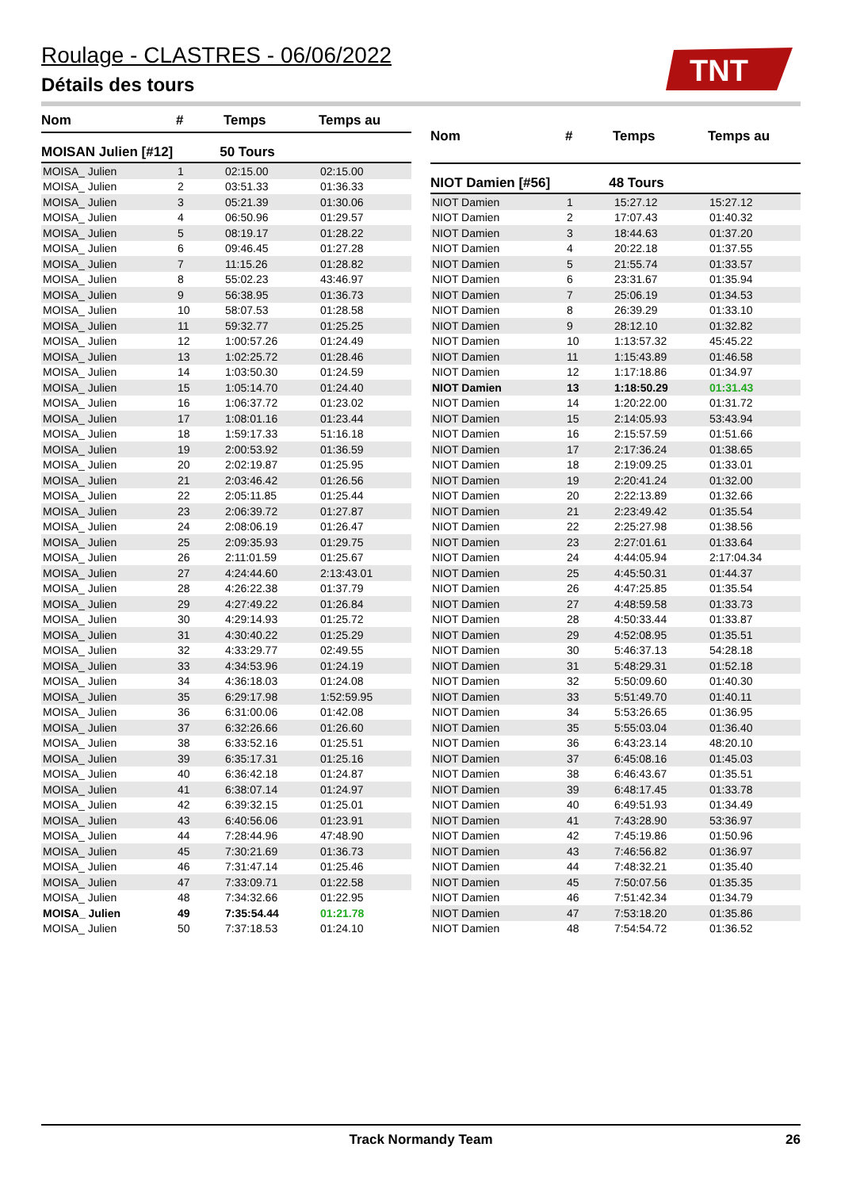Roulage - CLASTRES - 06/06/2022
Détails des tours
TNT
| Nom | # | Temps | Temps au |
| --- | --- | --- | --- |
| MOISAN Julien [#12] | 50 Tours | | |
| MOISA_ Julien | 1 | 02:15.00 | 02:15.00 |
| MOISA_ Julien | 2 | 03:51.33 | 01:36.33 |
| MOISA_ Julien | 3 | 05:21.39 | 01:30.06 |
| MOISA_ Julien | 4 | 06:50.96 | 01:29.57 |
| MOISA_ Julien | 5 | 08:19.17 | 01:28.22 |
| MOISA_ Julien | 6 | 09:46.45 | 01:27.28 |
| MOISA_ Julien | 7 | 11:15.26 | 01:28.82 |
| MOISA_ Julien | 8 | 55:02.23 | 43:46.97 |
| MOISA_ Julien | 9 | 56:38.95 | 01:36.73 |
| MOISA_ Julien | 10 | 58:07.53 | 01:28.58 |
| MOISA_ Julien | 11 | 59:32.77 | 01:25.25 |
| MOISA_ Julien | 12 | 1:00:57.26 | 01:24.49 |
| MOISA_ Julien | 13 | 1:02:25.72 | 01:28.46 |
| MOISA_ Julien | 14 | 1:03:50.30 | 01:24.59 |
| MOISA_ Julien | 15 | 1:05:14.70 | 01:24.40 |
| MOISA_ Julien | 16 | 1:06:37.72 | 01:23.02 |
| MOISA_ Julien | 17 | 1:08:01.16 | 01:23.44 |
| MOISA_ Julien | 18 | 1:59:17.33 | 51:16.18 |
| MOISA_ Julien | 19 | 2:00:53.92 | 01:36.59 |
| MOISA_ Julien | 20 | 2:02:19.87 | 01:25.95 |
| MOISA_ Julien | 21 | 2:03:46.42 | 01:26.56 |
| MOISA_ Julien | 22 | 2:05:11.85 | 01:25.44 |
| MOISA_ Julien | 23 | 2:06:39.72 | 01:27.87 |
| MOISA_ Julien | 24 | 2:08:06.19 | 01:26.47 |
| MOISA_ Julien | 25 | 2:09:35.93 | 01:29.75 |
| MOISA_ Julien | 26 | 2:11:01.59 | 01:25.67 |
| MOISA_ Julien | 27 | 4:24:44.60 | 2:13:43.01 |
| MOISA_ Julien | 28 | 4:26:22.38 | 01:37.79 |
| MOISA_ Julien | 29 | 4:27:49.22 | 01:26.84 |
| MOISA_ Julien | 30 | 4:29:14.93 | 01:25.72 |
| MOISA_ Julien | 31 | 4:30:40.22 | 01:25.29 |
| MOISA_ Julien | 32 | 4:33:29.77 | 02:49.55 |
| MOISA_ Julien | 33 | 4:34:53.96 | 01:24.19 |
| MOISA_ Julien | 34 | 4:36:18.03 | 01:24.08 |
| MOISA_ Julien | 35 | 6:29:17.98 | 1:52:59.95 |
| MOISA_ Julien | 36 | 6:31:00.06 | 01:42.08 |
| MOISA_ Julien | 37 | 6:32:26.66 | 01:26.60 |
| MOISA_ Julien | 38 | 6:33:52.16 | 01:25.51 |
| MOISA_ Julien | 39 | 6:35:17.31 | 01:25.16 |
| MOISA_ Julien | 40 | 6:36:42.18 | 01:24.87 |
| MOISA_ Julien | 41 | 6:38:07.14 | 01:24.97 |
| MOISA_ Julien | 42 | 6:39:32.15 | 01:25.01 |
| MOISA_ Julien | 43 | 6:40:56.06 | 01:23.91 |
| MOISA_ Julien | 44 | 7:28:44.96 | 47:48.90 |
| MOISA_ Julien | 45 | 7:30:21.69 | 01:36.73 |
| MOISA_ Julien | 46 | 7:31:47.14 | 01:25.46 |
| MOISA_ Julien | 47 | 7:33:09.71 | 01:22.58 |
| MOISA_ Julien | 48 | 7:34:32.66 | 01:22.95 |
| MOISA_ Julien | 49 | 7:35:54.44 | 01:21.78 |
| MOISA_ Julien | 50 | 7:37:18.53 | 01:24.10 |
| Nom | # | Temps | Temps au |
| --- | --- | --- | --- |
| NIOT Damien [#56] | 48 Tours | | |
| NIOT Damien | 1 | 15:27.12 | 15:27.12 |
| NIOT Damien | 2 | 17:07.43 | 01:40.32 |
| NIOT Damien | 3 | 18:44.63 | 01:37.20 |
| NIOT Damien | 4 | 20:22.18 | 01:37.55 |
| NIOT Damien | 5 | 21:55.74 | 01:33.57 |
| NIOT Damien | 6 | 23:31.67 | 01:35.94 |
| NIOT Damien | 7 | 25:06.19 | 01:34.53 |
| NIOT Damien | 8 | 26:39.29 | 01:33.10 |
| NIOT Damien | 9 | 28:12.10 | 01:32.82 |
| NIOT Damien | 10 | 1:13:57.32 | 45:45.22 |
| NIOT Damien | 11 | 1:15:43.89 | 01:46.58 |
| NIOT Damien | 12 | 1:17:18.86 | 01:34.97 |
| NIOT Damien | 13 | 1:18:50.29 | 01:31.43 |
| NIOT Damien | 14 | 1:20:22.00 | 01:31.72 |
| NIOT Damien | 15 | 2:14:05.93 | 53:43.94 |
| NIOT Damien | 16 | 2:15:57.59 | 01:51.66 |
| NIOT Damien | 17 | 2:17:36.24 | 01:38.65 |
| NIOT Damien | 18 | 2:19:09.25 | 01:33.01 |
| NIOT Damien | 19 | 2:20:41.24 | 01:32.00 |
| NIOT Damien | 20 | 2:22:13.89 | 01:32.66 |
| NIOT Damien | 21 | 2:23:49.42 | 01:35.54 |
| NIOT Damien | 22 | 2:25:27.98 | 01:38.56 |
| NIOT Damien | 23 | 2:27:01.61 | 01:33.64 |
| NIOT Damien | 24 | 4:44:05.94 | 2:17:04.34 |
| NIOT Damien | 25 | 4:45:50.31 | 01:44.37 |
| NIOT Damien | 26 | 4:47:25.85 | 01:35.54 |
| NIOT Damien | 27 | 4:48:59.58 | 01:33.73 |
| NIOT Damien | 28 | 4:50:33.44 | 01:33.87 |
| NIOT Damien | 29 | 4:52:08.95 | 01:35.51 |
| NIOT Damien | 30 | 5:46:37.13 | 54:28.18 |
| NIOT Damien | 31 | 5:48:29.31 | 01:52.18 |
| NIOT Damien | 32 | 5:50:09.60 | 01:40.30 |
| NIOT Damien | 33 | 5:51:49.70 | 01:40.11 |
| NIOT Damien | 34 | 5:53:26.65 | 01:36.95 |
| NIOT Damien | 35 | 5:55:03.04 | 01:36.40 |
| NIOT Damien | 36 | 6:43:23.14 | 48:20.10 |
| NIOT Damien | 37 | 6:45:08.16 | 01:45.03 |
| NIOT Damien | 38 | 6:46:43.67 | 01:35.51 |
| NIOT Damien | 39 | 6:48:17.45 | 01:33.78 |
| NIOT Damien | 40 | 6:49:51.93 | 01:34.49 |
| NIOT Damien | 41 | 7:43:28.90 | 53:36.97 |
| NIOT Damien | 42 | 7:45:19.86 | 01:50.96 |
| NIOT Damien | 43 | 7:46:56.82 | 01:36.97 |
| NIOT Damien | 44 | 7:48:32.21 | 01:35.40 |
| NIOT Damien | 45 | 7:50:07.56 | 01:35.35 |
| NIOT Damien | 46 | 7:51:42.34 | 01:34.79 |
| NIOT Damien | 47 | 7:53:18.20 | 01:35.86 |
| NIOT Damien | 48 | 7:54:54.72 | 01:36.52 |
Track Normandy Team 26